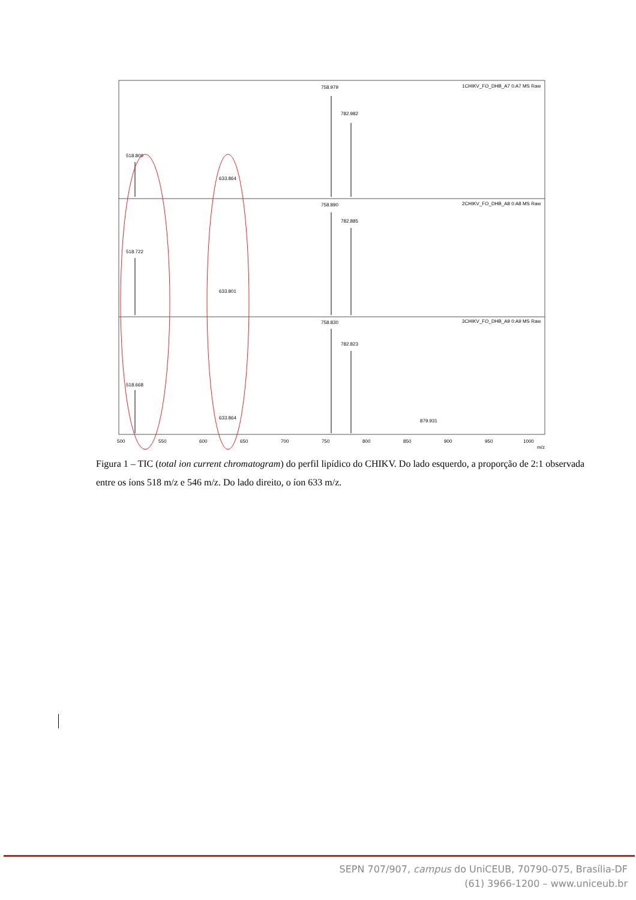1CHIKV_FO_DHB_A7 0:A7 MS Raw
2CHIKV_FO_DHB_A8 0:A8 MS Raw
3CHIKV_FO_DHB_A9 0:A9 MS Raw
758.979
782.982
518.809
633.864
758.890
782.885
518.722
633.801
758.830
782.823
518.668
633.864
879.931
500
550
600
650
700
750
800
850
900
950
1000
m/z
Figura 1 – TIC (total ion current chromatogram) do perfil lipídico do CHIKV. Do lado esquerdo, a proporção de 2:1 observada entre os íons 518 m/z e 546 m/z. Do lado direito, o íon 633 m/z.
SEPN 707/907, campus do UniCEUB, 70790-075, Brasília-DF
(61) 3966-1200 – www.uniceub.br